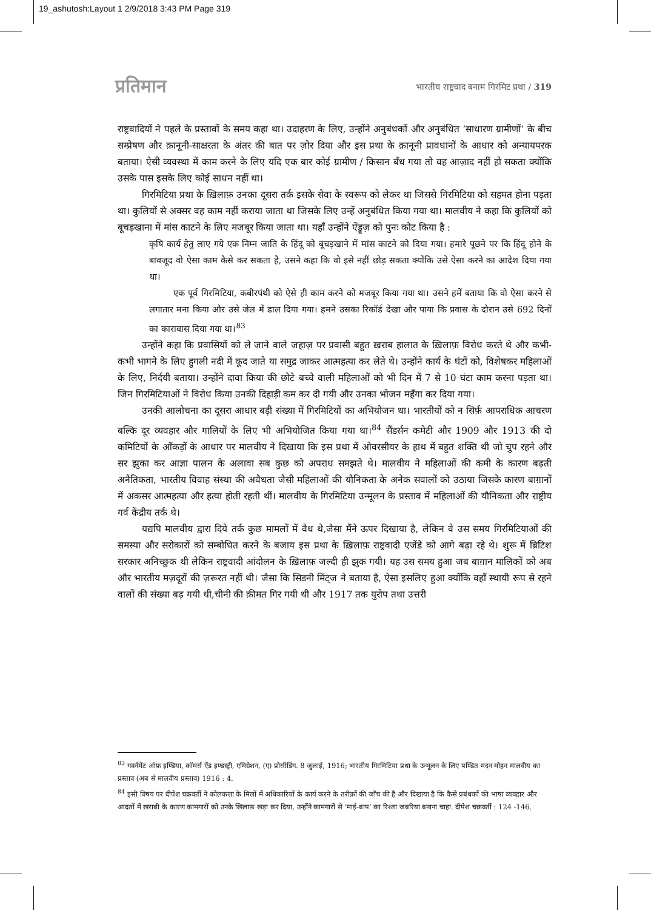19_ashutosh:Layout 1 2/9/2018 3:43 PM Page 319
प्रतिमान
भारतीय राष्ट्रवाद बनाम गिरमिट प्रथा / 319
राष्ट्रवादियों ने पहले के प्रस्तावों के समय कहा था। उदाहरण के लिए, उन्होंने अनुबंधकों और अनुबंधित ‘साधारण ग्रामीणों’ के बीच सम्प्रेषण और क़ानूनी-साक्षरता के अंतर की बात पर ज़ोर दिया और इस प्रथा के क़ानूनी प्रावधानों के आधार को अन्यायपरक बताया। ऐसी व्यवस्था में काम करने के लिए यदि एक बार कोई ग्रामीण / किसान बँध गया तो वह आज़ाद नहीं हो सकता क्योंकि उसके पास इसके लिए कोई साधन नहीं था।
गिरमिटिया प्रथा के ख़िलाफ़ उनका दूसरा तर्क इसके सेवा के स्वरूप को लेकर था जिससे गिरमिटिया को सहमत होना पड़ता था। कुलियों से अक्सर वह काम नहीं कराया जाता था जिसके लिए उन्हें अनुबंधित किया गया था। मालवीय ने कहा कि कुलियों को बूचड़खाना में मांस काटने के लिए मजबूर किया जाता था। यहाँ उन्होंने ऐंड्रूज़ को पुनः कोट किया है :
कृषि कार्य हेतु लाए गये एक निम्न जाति के हिंदू को बूचड़खाने में मांस काटने को दिया गया। हमारे पूछने पर कि हिंदू होने के बावजूद वो ऐसा काम कैसे कर सकता है, उसने कहा कि वो इसे नहीं छोड़ सकता क्योंकि उसे ऐसा करने का आदेश दिया गया था।
एक पूर्व गिरमिटिया, कबीरपंथी को ऐसे ही काम करने को मजबूर किया गया था। उसने हमें बताया कि वो ऐसा करने से लगातार मना किया और उसे जेल में डाल दिया गया। हमने उसका रिकॉर्ड देखा और पाया कि प्रवास के दौरान उसे 692 दिनों का कारावास दिया गया था।<sup>83</sup>
उन्होंने कहा कि प्रवासियों को ले जाने वाले जहाज़ पर प्रवासी बहुत ख़राब हालात के ख़िलाफ़ विरोध करते थे और कभी-कभी भागने के लिए हुगली नदी में कूद जाते या समुद्र जाकर आत्महत्या कर लेते थे। उन्होंने कार्य के घंटों को, विशेषकर महिलाओं के लिए, निर्दयी बताया। उन्होंने दावा किया की छोटे बच्चे वाली महिलाओं को भी दिन में 7 से 10 घंटा काम करना पड़ता था। जिन गिरमिटियाओं ने विरोध किया उनकी दिहाड़ी कम कर दी गयी और उनका भोजन महँगा कर दिया गया।
उनकी आलोचना का दूसरा आधार बड़ी संख्या में गिरमिटियों का अभियोजन था। भारतीयों को न सिर्फ़ आपराधिक आचरण बल्कि दूर व्यवहार और गालियों के लिए भी अभियोजित किया गया था।<sup>84</sup> सैंडर्सन कमेटी और 1909 और 1913 की दो कमिटियों के आँकड़ों के आधार पर मालवीय ने दिखाया कि इस प्रथा में ओवरसीयर के हाथ में बहुत शक्ति थी जो चुप रहने और सर झुका कर आज्ञा पालन के अलावा सब कुछ को अपराध समझते थे। मालवीय ने महिलाओं की कमी के कारण बढ़ती अनैतिकता, भारतीय विवाह संस्था की अवैधता जैसी महिलाओं की यौनिकता के अनेक सवालों को उठाया जिसके कारण बाग़ानों में अकसर आत्महत्या और हत्या होती रहती थीं। मालवीय के गिरमिटिया उन्मूलन के प्रस्ताव में महिलाओं की यौनिकता और राष्ट्रीय गर्व केंद्रीय तर्क थे।
यद्यपि मालवीय द्वारा दिये तर्क कुछ मामलों में वैध थे,जैसा मैंने ऊपर दिखाया है, लेकिन वे उस समय गिरमिटियाओं की समस्या और सरोकारों को सम्बोधित करने के बजाय इस प्रथा के ख़िलाफ़ राष्ट्रवादी एजेंडे को आगे बढ़ा रहे थे। शुरू में ब्रिटिश सरकार अनिच्छुक थी लेकिन राष्ट्रवादी आंदोलन के ख़िलाफ़ जल्दी ही झुक गयी। यह उस समय हुआ जब बाग़ान मालिकों को अब और भारतीय मज़दूरों की ज़रूरत नहीं थी। जैसा कि सिडनी मिंट्ज ने बताया है, ऐसा इसलिए हुआ क्योंकि वहाँ स्थायी रूप से रहने वालों की संख्या बढ़ गयी थी,चीनी की क़ीमत गिर गयी थी और 1917 तक युरोप तथा उत्तरी
<sup>83</sup> गवर्नमेंट ऑफ़ इण्डिया, कॉमर्स ऐंड इण्डस्ट्री, एमिग्रेशन, (ए) प्रोसीडिंग. 8 जुलाई, 1916; भारतीय गिरमिटिया प्रथा के उन्मूलन के लिए पण्डित मदन मोहन मालवीय का प्रस्ताव (अब से मालवीय प्रस्ताव) 1916 : 4.
<sup>84</sup> इसी विषय पर दीपेश चक्रवर्ती ने कोलकत्ता के मिलों में अधिकारियों के कार्य करने के तरीक़ों की जाँच की है और दिखाया है कि कैसे प्रबंधकों की भाषा व्यवहार और आदतों में ख़राबी के कारण कामगारों को उनके ख़िलाफ़ खड़ा कर दिया, उन्होंने कामगारों से ‘माई-बाप’ का रिश्ता जबरिया बनाना चाहा. दीपेश चक्रवर्ती : 124 -146.